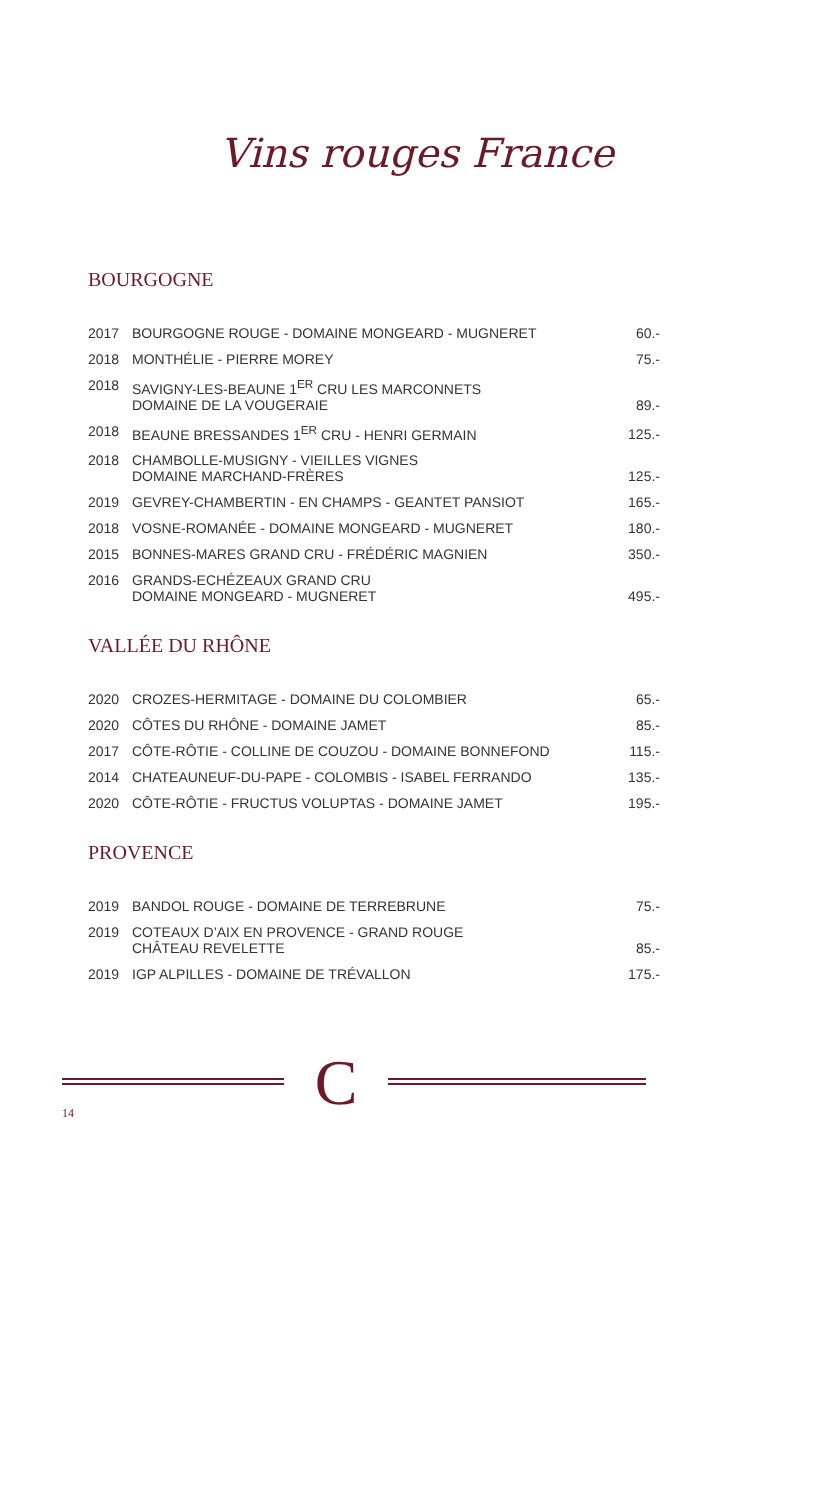Vins rouges France
BOURGOGNE
| 2017 | BOURGOGNE ROUGE - DOMAINE MONGEARD - MUGNERET | 60.- |
| 2018 | MONTHÉLIE - PIERRE MOREY | 75.- |
| 2018 | SAVIGNY-LES-BEAUNE 1<sup>ER</sup> CRU LES MARCONNETS DOMAINE DE LA VOUGERAIE | 89.- |
| 2018 | BEAUNE BRESSANDES 1<sup>ER</sup> CRU - HENRI GERMAIN | 125.- |
| 2018 | CHAMBOLLE-MUSIGNY - VIEILLES VIGNES DOMAINE MARCHAND-FRÈRES | 125.- |
| 2019 | GEVREY-CHAMBERTIN - EN CHAMPS - GEANTET PANSIOT | 165.- |
| 2018 | VOSNE-ROMANÉE - DOMAINE MONGEARD - MUGNERET | 180.- |
| 2015 | BONNES-MARES GRAND CRU - FRÉDÉRIC MAGNIEN | 350.- |
| 2016 | GRANDS-ECHÉZEAUX GRAND CRU DOMAINE MONGEARD - MUGNERET | 495.- |
VALLÉE DU RHÔNE
| 2020 | CROZES-HERMITAGE - DOMAINE DU COLOMBIER | 65.- |
| 2020 | CÔTES DU RHÔNE - DOMAINE JAMET | 85.- |
| 2017 | CÔTE-RÔTIE - COLLINE DE COUZOU - DOMAINE BONNEFOND | 115.- |
| 2014 | CHATEAUNEUF-DU-PAPE - COLOMBIS - ISABEL FERRANDO | 135.- |
| 2020 | CÔTE-RÔTIE - FRUCTUS VOLUPTAS - DOMAINE JAMET | 195.- |
PROVENCE
| 2019 | BANDOL ROUGE - DOMAINE DE TERREBRUNE | 75.- |
| 2019 | COTEAUX D’AIX EN PROVENCE - GRAND ROUGE CHÂTEAU REVELETTE | 85.- |
| 2019 | IGP ALPILLES - DOMAINE DE TRÉVALLON | 175.- |
C
14